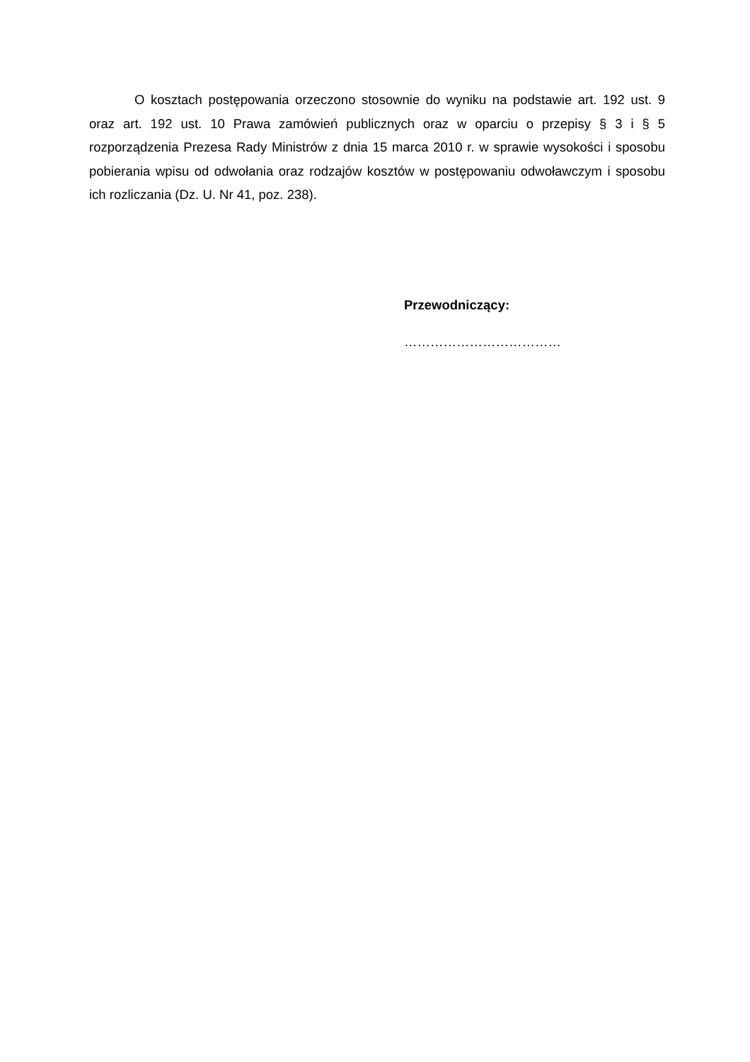O kosztach postępowania orzeczono stosownie do wyniku na podstawie art. 192 ust. 9 oraz art. 192 ust. 10 Prawa zamówień publicznych oraz w oparciu o przepisy § 3 i § 5 rozporządzenia Prezesa Rady Ministrów z dnia 15 marca 2010 r. w sprawie wysokości i sposobu pobierania wpisu od odwołania oraz rodzajów kosztów w postępowaniu odwoławczym i sposobu ich rozliczania (Dz. U. Nr 41, poz. 238).
Przewodniczący:
………………………………